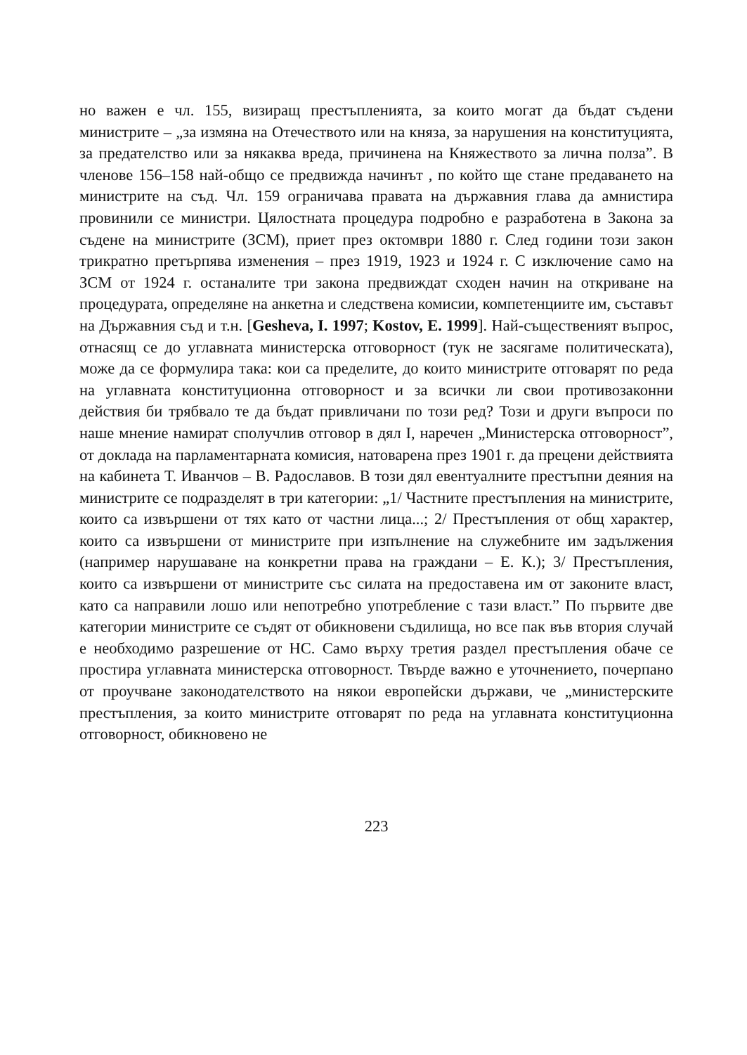но важен е чл. 155, визиращ престъпленията, за които могат да бъдат съдени министрите – „за измяна на Отечеството или на княза, за нарушения на конституцията, за предателство или за някаква вреда, причинена на Княжеството за лична полза”. В членове 156–158 най-общо се предвижда начинът , по който ще стане предаването на министрите на съд. Чл. 159 ограничава правата на държавния глава да амнистира провинили се министри. Цялостната процедура подробно е разработена в Закона за съдене на министрите (ЗСМ), приет през октомври 1880 г. След години този закон трикратно претърпява изменения – през 1919, 1923 и 1924 г. С изключение само на ЗСМ от 1924 г. останалите три закона предвиждат сходен начин на откриване на процедурата, определяне на анкетна и следствена комисии, компетенциите им, съставът на Държавния съд и т.н. [Gesheva, I. 1997; Kostov, E. 1999]. Най-съществeният въпрос, отнасящ се до углавната министерска отговорност (тук не засягаме политическата), може да се формулира така: кои са пределите, до които министрите отговарят по реда на углавната конституционна отговорност и за всички ли свои противозаконни действия би трябвало те да бъдат привличани по този ред? Този и други въпроси по наше мнение намират сполучлив отговор в дял I, наречен „Министерска отговорност”, от доклада на парламентарната комисия, натоварена през 1901 г. да прецени действията на кабинета Т. Иванчов – В. Радославов. В този дял евентуалните престъпни деяния на министрите се подразделят в три категории: „1/ Частните престъпления на министрите, които са извършени от тях като от частни лица...; 2/ Престъпления от общ характер, които са извършени от министрите при изпълнение на служебните им задължения (например нарушаване на конкретни права на граждани – Е. К.); 3/ Престъпления, които са извършени от министрите със силата на предоставена им от законите власт, като са направили лошо или непотребно употребление с тази власт.” По първите две категории министрите се съдят от обикновени съдилища, но все пак във втория случай е необходимо разрешение от НС. Само върху третия раздел престъпления обаче се простира углавната министерска отговорност. Твърде важно е уточнението, почерпано от проучване законодателството на някои европейски държави, че „министерските престъпления, за които министрите отговарят по реда на углавната конституционна отговорност, обикновено не
223